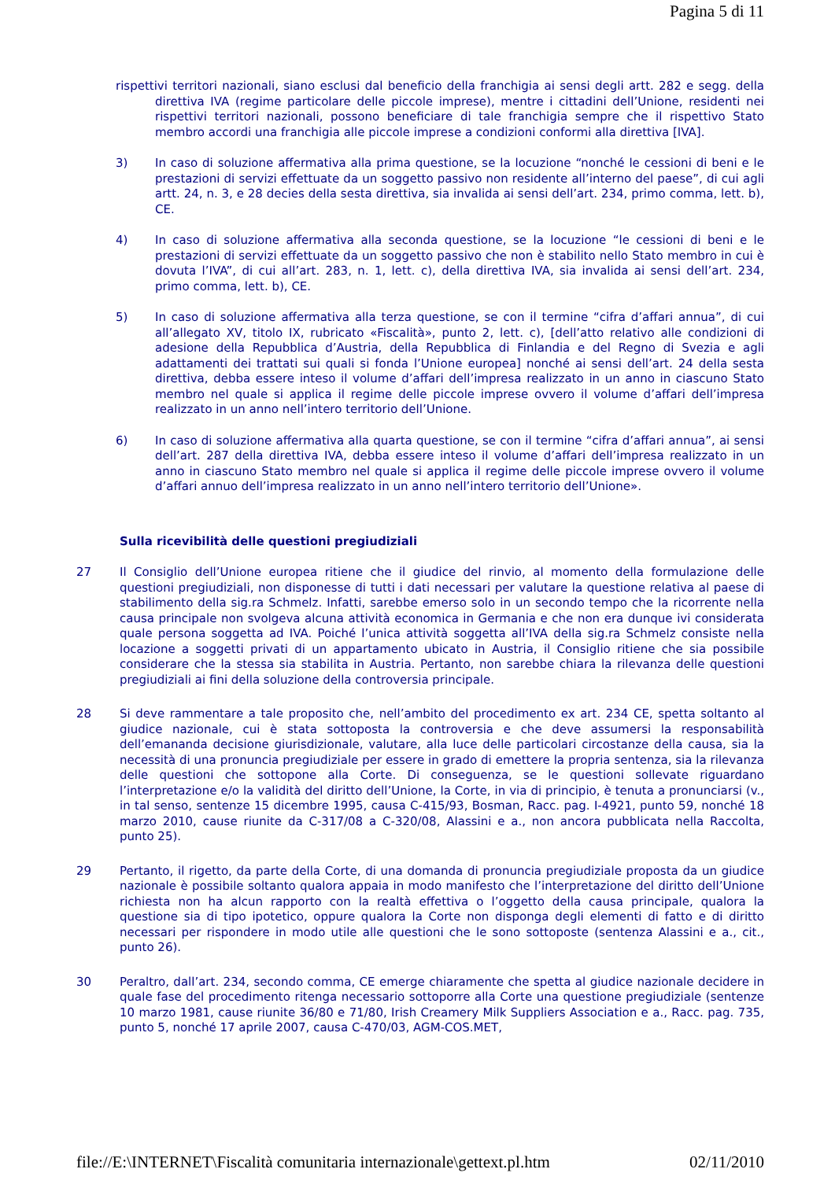Pagina 5 di 11
rispettivi territori nazionali, siano esclusi dal beneficio della franchigia ai sensi degli artt. 282 e segg. della direttiva IVA (regime particolare delle piccole imprese), mentre i cittadini dell’Unione, residenti nei rispettivi territori nazionali, possono beneficiare di tale franchigia sempre che il rispettivo Stato membro accordi una franchigia alle piccole imprese a condizioni conformi alla direttiva [IVA].
3) In caso di soluzione affermativa alla prima questione, se la locuzione “nonché le cessioni di beni e le prestazioni di servizi effettuate da un soggetto passivo non residente all’interno del paese”, di cui agli artt. 24, n. 3, e 28 decies della sesta direttiva, sia invalida ai sensi dell’art. 234, primo comma, lett. b), CE.
4) In caso di soluzione affermativa alla seconda questione, se la locuzione “le cessioni di beni e le prestazioni di servizi effettuate da un soggetto passivo che non è stabilito nello Stato membro in cui è dovuta l’IVA”, di cui all’art. 283, n. 1, lett. c), della direttiva IVA, sia invalida ai sensi dell’art. 234, primo comma, lett. b), CE.
5) In caso di soluzione affermativa alla terza questione, se con il termine “cifra d’affari annua”, di cui all’allegato XV, titolo IX, rubricato «Fiscalità», punto 2, lett. c), [dell’atto relativo alle condizioni di adesione della Repubblica d’Austria, della Repubblica di Finlandia e del Regno di Svezia e agli adattamenti dei trattati sui quali si fonda l’Unione europea] nonché ai sensi dell’art. 24 della sesta direttiva, debba essere inteso il volume d’affari dell’impresa realizzato in un anno in ciascuno Stato membro nel quale si applica il regime delle piccole imprese ovvero il volume d’affari dell’impresa realizzato in un anno nell’intero territorio dell’Unione.
6) In caso di soluzione affermativa alla quarta questione, se con il termine “cifra d’affari annua”, ai sensi dell’art. 287 della direttiva IVA, debba essere inteso il volume d’affari dell’impresa realizzato in un anno in ciascuno Stato membro nel quale si applica il regime delle piccole imprese ovvero il volume d’affari annuo dell’impresa realizzato in un anno nell’intero territorio dell’Unione».
Sulla ricevibilità delle questioni pregiudiziali
27 Il Consiglio dell’Unione europea ritiene che il giudice del rinvio, al momento della formulazione delle questioni pregiudiziali, non disponesse di tutti i dati necessari per valutare la questione relativa al paese di stabilimento della sig.ra Schmelz. Infatti, sarebbe emerso solo in un secondo tempo che la ricorrente nella causa principale non svolgeva alcuna attività economica in Germania e che non era dunque ivi considerata quale persona soggetta ad IVA. Poiché l’unica attività soggetta all’IVA della sig.ra Schmelz consiste nella locazione a soggetti privati di un appartamento ubicato in Austria, il Consiglio ritiene che sia possibile considerare che la stessa sia stabilita in Austria. Pertanto, non sarebbe chiara la rilevanza delle questioni pregiudiziali ai fini della soluzione della controversia principale.
28 Si deve rammentare a tale proposito che, nell’ambito del procedimento ex art. 234 CE, spetta soltanto al giudice nazionale, cui è stata sottoposta la controversia e che deve assumersi la responsabilità dell’emananda decisione giurisdizionale, valutare, alla luce delle particolari circostanze della causa, sia la necessità di una pronuncia pregiudiziale per essere in grado di emettere la propria sentenza, sia la rilevanza delle questioni che sottopone alla Corte. Di conseguenza, se le questioni sollevate riguardano l’interpretazione e/o la validità del diritto dell’Unione, la Corte, in via di principio, è tenuta a pronunciarsi (v., in tal senso, sentenze 15 dicembre 1995, causa C‑415/93, Bosman, Racc. pag. I‑4921, punto 59, nonché 18 marzo 2010, cause riunite da C‑317/08 a C‑320/08, Alassini e a., non ancora pubblicata nella Raccolta, punto 25).
29 Pertanto, il rigetto, da parte della Corte, di una domanda di pronuncia pregiudiziale proposta da un giudice nazionale è possibile soltanto qualora appaia in modo manifesto che l’interpretazione del diritto dell’Unione richiesta non ha alcun rapporto con la realtà effettiva o l’oggetto della causa principale, qualora la questione sia di tipo ipotetico, oppure qualora la Corte non disponga degli elementi di fatto e di diritto necessari per rispondere in modo utile alle questioni che le sono sottoposte (sentenza Alassini e a., cit., punto 26).
30 Peraltro, dall’art. 234, secondo comma, CE emerge chiaramente che spetta al giudice nazionale decidere in quale fase del procedimento ritenga necessario sottoporre alla Corte una questione pregiudiziale (sentenze 10 marzo 1981, cause riunite 36/80 e 71/80, Irish Creamery Milk Suppliers Association e a., Racc. pag. 735, punto 5, nonché 17 aprile 2007, causa C‑470/03, AGM-COS.MET,
file://E:\INTERNET\Fiscalità comunitaria internazionale\gettext.pl.htm 02/11/2010